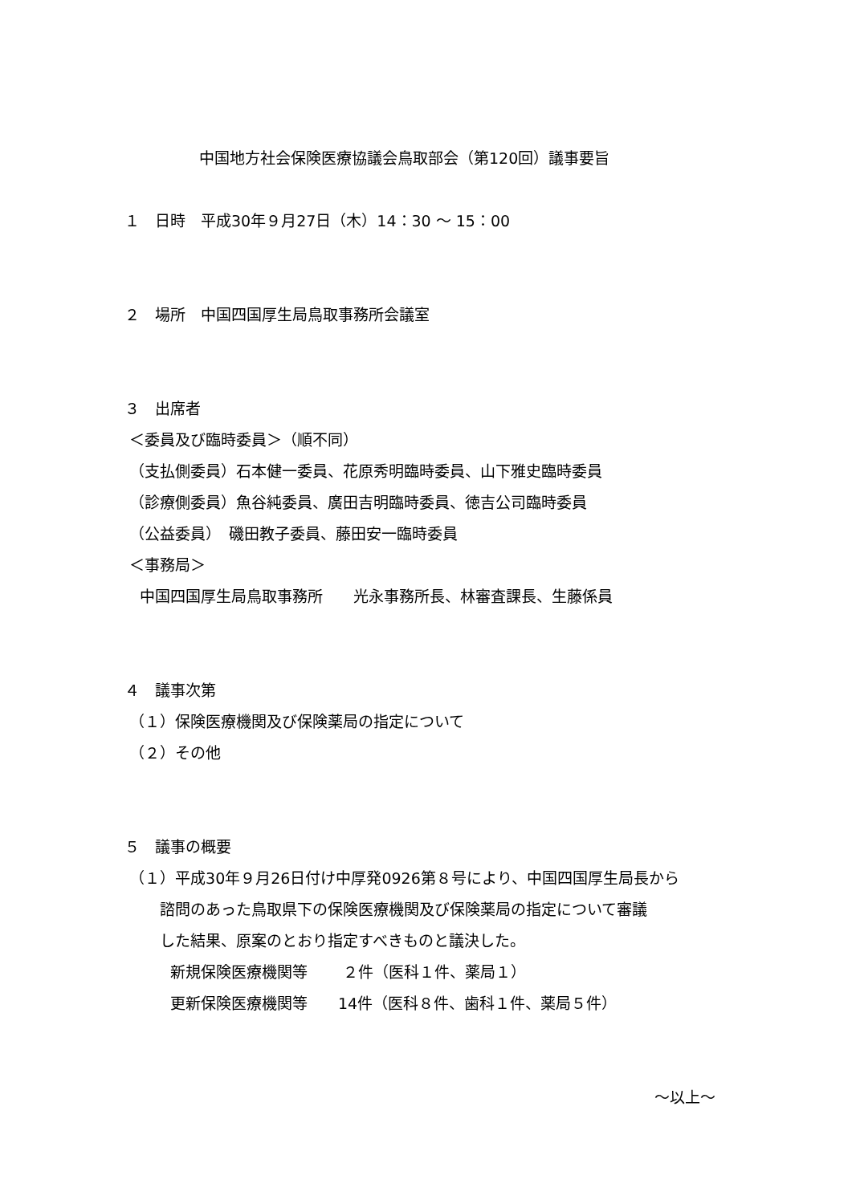中国地方社会保険医療協議会鳥取部会（第120回）議事要旨
１　日時　平成30年９月27日（木）14：30 ～ 15：00
２　場所　中国四国厚生局鳥取事務所会議室
３　出席者
＜委員及び臨時委員＞（順不同）
（支払側委員）石本健一委員、花原秀明臨時委員、山下雅史臨時委員
（診療側委員）魚谷純委員、廣田吉明臨時委員、徳吉公司臨時委員
（公益委員）　磯田教子委員、藤田安一臨時委員
＜事務局＞
　中国四国厚生局鳥取事務所　　光永事務所長、林審査課長、生藤係員
４　議事次第
（１）保険医療機関及び保険薬局の指定について
（２）その他
５　議事の概要
（１）平成30年９月26日付け中厚発0926第８号により、中国四国厚生局長から
　　 諮問のあった鳥取県下の保険医療機関及び保険薬局の指定について審議
　　 した結果、原案のとおり指定すべきものと議決した。
　　　新規保険医療機関等　　 ２件（医科１件、薬局１）
　　　更新保険医療機関等　　14件（医科８件、歯科１件、薬局５件）
～以上～